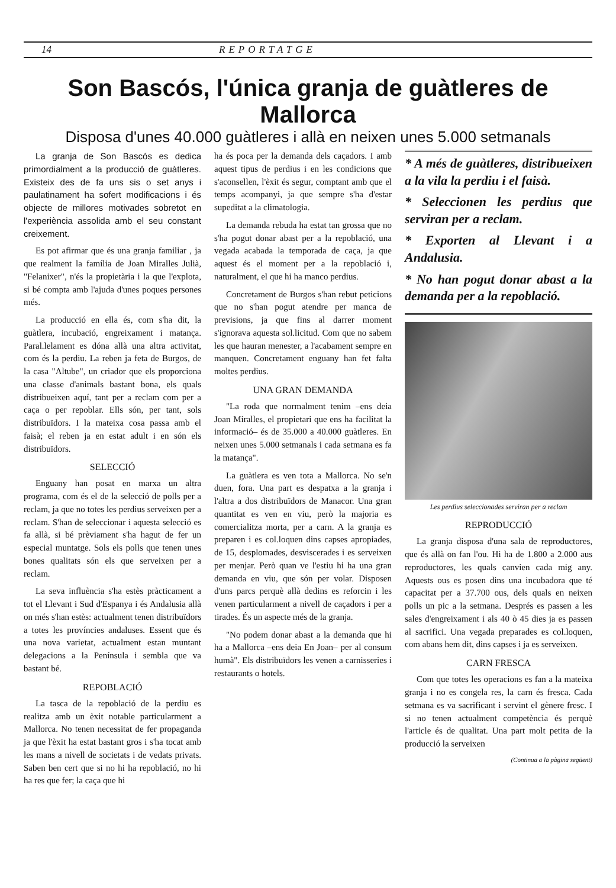14 REPORTATGE
Son Bascós, l'única granja de guàtleres de Mallorca
Disposa d'unes 40.000 guàtleres i allà en neixen unes 5.000 setmanals
La granja de Son Bascós es dedica primordialment a la producció de guàtleres. Existeix des de fa uns sis o set anys i paulatinament ha sofert modificacions i és objecte de millores motivades sobretot en l'experiència assolida amb el seu constant creixement.
Es pot afirmar que és una granja familiar , ja que realment la família de Joan Miralles Julià, "Felanixer", n'és la propietària i la que l'explota, si bé compta amb l'ajuda d'unes poques persones més.
La producció en ella és, com s'ha dit, la guàtlera, incubació, engreixament i matança. Paral.lelament es dóna allà una altra activitat, com és la perdiu. La reben ja feta de Burgos, de la casa "Altube", un criador que els proporciona una classe d'animals bastant bona, els quals distribueixen aquí, tant per a reclam com per a caça o per repoblar. Ells són, per tant, sols distribuïdors. I la mateixa cosa passa amb el faisà; el reben ja en estat adult i en són els distribuïdors.
SELECCIÓ
Enguany han posat en marxa un altra programa, com és el de la selecció de polls per a reclam, ja que no totes les perdius serveixen per a reclam. S'han de seleccionar i aquesta selecció es fa allà, si bé prèviament s'ha hagut de fer un especial muntatge. Sols els polls que tenen unes bones qualitats són els que serveixen per a reclam.
La seva influència s'ha estès pràcticament a tot el Llevant i Sud d'Espanya i és Andalusia allà on més s'han estès: actualment tenen distribuïdors a totes les províncies andaluses. Essent que és una nova varietat, actualment estan muntant delegacions a la Península i sembla que va bastant bé.
REPOBLACIÓ
La tasca de la repoblació de la perdiu es realitza amb un èxit notable particularment a Mallorca. No tenen necessitat de fer propaganda ja que l'èxit ha estat bastant gros i s'ha tocat amb les mans a nivell de societats i de vedats privats. Saben ben cert que si no hi ha repoblació, no hi ha res que fer; la caça que hi
ha és poca per la demanda dels caçadors. I amb aquest tipus de perdius i en les condicions que s'aconsellen, l'èxit és segur, comptant amb que el temps acompanyi, ja que sempre s'ha d'estar supeditat a la climatologia.
La demanda rebuda ha estat tan grossa que no s'ha pogut donar abast per a la repoblació, una vegada acabada la temporada de caça, ja que aquest és el moment per a la repoblació i, naturalment, el que hi ha manco perdius.
Concretament de Burgos s'han rebut peticions que no s'han pogut atendre per manca de previsions, ja que fins al darrer moment s'ignorava aquesta sol.licitud. Com que no sabem les que hauran menester, a l'acabament sempre en manquen. Concretament enguany han fet falta moltes perdius.
UNA GRAN DEMANDA
"La roda que normalment tenim –ens deia Joan Miralles, el propietari que ens ha facilitat la informació– és de 35.000 a 40.000 guàtleres. En neixen unes 5.000 setmanals i cada setmana es fa la matança".
La guàtlera es ven tota a Mallorca. No se'n duen, fora. Una part es despatxa a la granja i l'altra a dos distribuïdors de Manacor. Una gran quantitat es ven en viu, però la majoria es comercialitza morta, per a carn. A la granja es preparen i es col.loquen dins capses apropiades, de 15, desplomades, desviscerades i es serveixen per menjar. Però quan ve l'estiu hi ha una gran demanda en viu, que són per volar. Disposen d'uns parcs perquè allà dedins es reforcin i les venen particularment a nivell de caçadors i per a tirades. És un aspecte més de la granja.
"No podem donar abast a la demanda que hi ha a Mallorca –ens deia En Joan– per al consum humà". Els distribuïdors les venen a carnisseries i restaurants o hotels.
* A més de guàtleres, distribueixen a la vila la perdiu i el faisà.
* Seleccionen les perdius que serviran per a reclam.
* Exporten al Llevant i a Andalusia.
* No han pogut donar abast a la demanda per a la repoblació.
Les perdius seleccionades serviran per a reclam
REPRODUCCIÓ
La granja disposa d'una sala de reproductores, que és allà on fan l'ou. Hi ha de 1.800 a 2.000 aus reproductores, les quals canvien cada mig any. Aquests ous es posen dins una incubadora que té capacitat per a 37.700 ous, dels quals en neixen polls un pic a la setmana. Després es passen a les sales d'engreixament i als 40 ò 45 dies ja es passen al sacrifici. Una vegada preparades es col.loquen, com abans hem dit, dins capses i ja es serveixen.
CARN FRESCA
Com que totes les operacions es fan a la mateixa granja i no es congela res, la carn és fresca. Cada setmana es va sacrificant i servint el gènere fresc. I si no tenen actualment competència és perquè l'article és de qualitat. Una part molt petita de la producció la serveixen
(Continua a la pàgina següent)